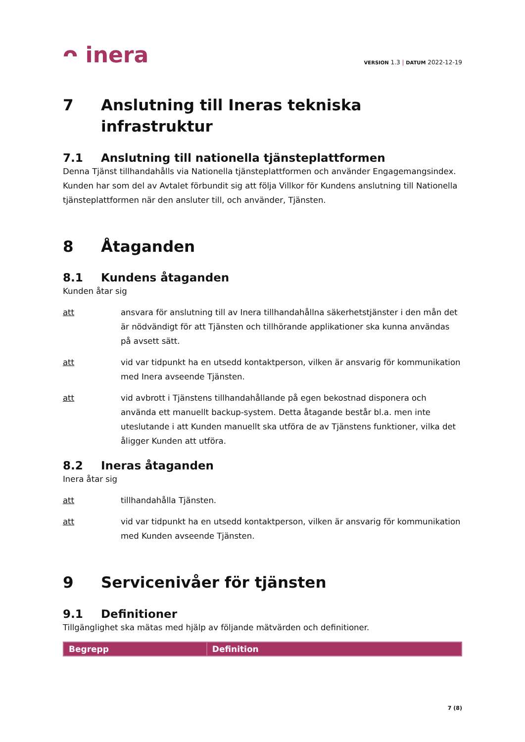ᴖ inera
VERSION 1.3 | DATUM 2022-12-19
7 Anslutning till Ineras tekniska
infrastruktur
7.1 Anslutning till nationella tjänsteplattformen
Denna Tjänst tillhandahålls via Nationella tjänsteplattformen och använder Engagemangsindex. Kunden har som del av Avtalet förbundit sig att följa Villkor för Kundens anslutning till Nationella tjänsteplattformen när den ansluter till, och använder, Tjänsten.
8 Åtaganden
8.1 Kundens åtaganden
Kunden åtar sig
att ansvara för anslutning till av Inera tillhandahållna säkerhetstjänster i den mån det är nödvändigt för att Tjänsten och tillhörande applikationer ska kunna användas på avsett sätt.
att vid var tidpunkt ha en utsedd kontaktperson, vilken är ansvarig för kommunikation med Inera avseende Tjänsten.
att vid avbrott i Tjänstens tillhandahållande på egen bekostnad disponera och använda ett manuellt backup-system. Detta åtagande består bl.a. men inte uteslutande i att Kunden manuellt ska utföra de av Tjänstens funktioner, vilka det åligger Kunden att utföra.
8.2 Ineras åtaganden
Inera åtar sig
att tillhandahålla Tjänsten.
att vid var tidpunkt ha en utsedd kontaktperson, vilken är ansvarig för kommunikation med Kunden avseende Tjänsten.
9 Servicenivåer för tjänsten
9.1 Definitioner
Tillgänglighet ska mätas med hjälp av följande mätvärden och definitioner.
| Begrepp | Definition |
| --- | --- |
7 (8)